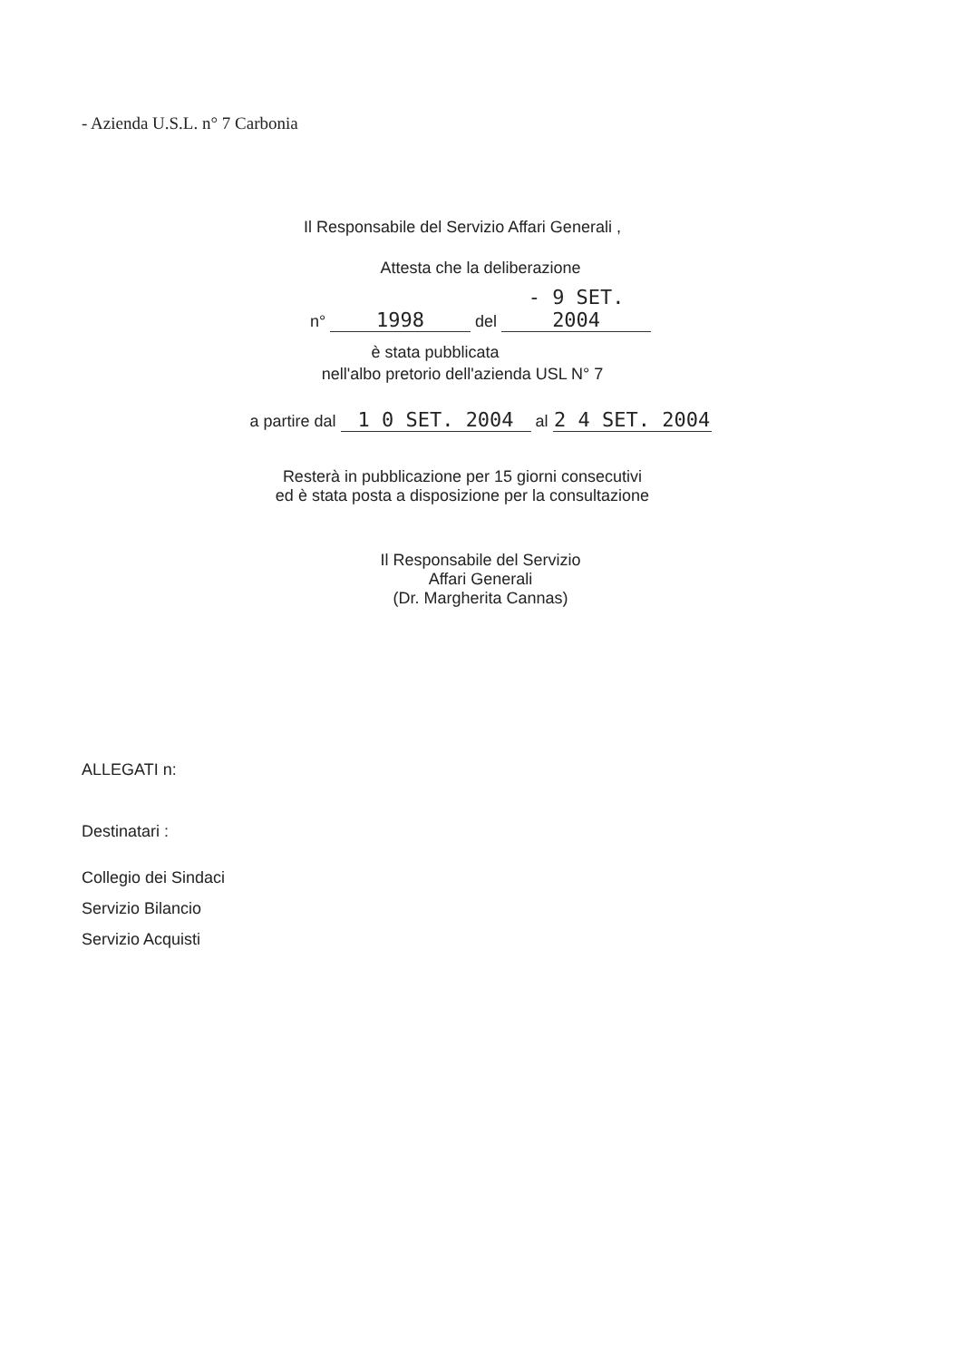- Azienda U.S.L. n° 7 Carbonia
Il Responsabile del Servizio Affari Generali ,
Attesta che la deliberazione
n° 1998 del - 9 SET. 2004
è stata pubblicata
nell'albo pretorio dell'azienda USL N° 7
a partire dal 1 0 SET. 2004 al 2 4 SET. 2004
Resterà in pubblicazione per 15 giorni consecutivi
ed è stata posta a disposizione per la consultazione
Il Responsabile del Servizio
Affari Generali
(Dr. Margherita Cannas)
ALLEGATI n:
Destinatari :
Collegio dei Sindaci
Servizio Bilancio
Servizio Acquisti